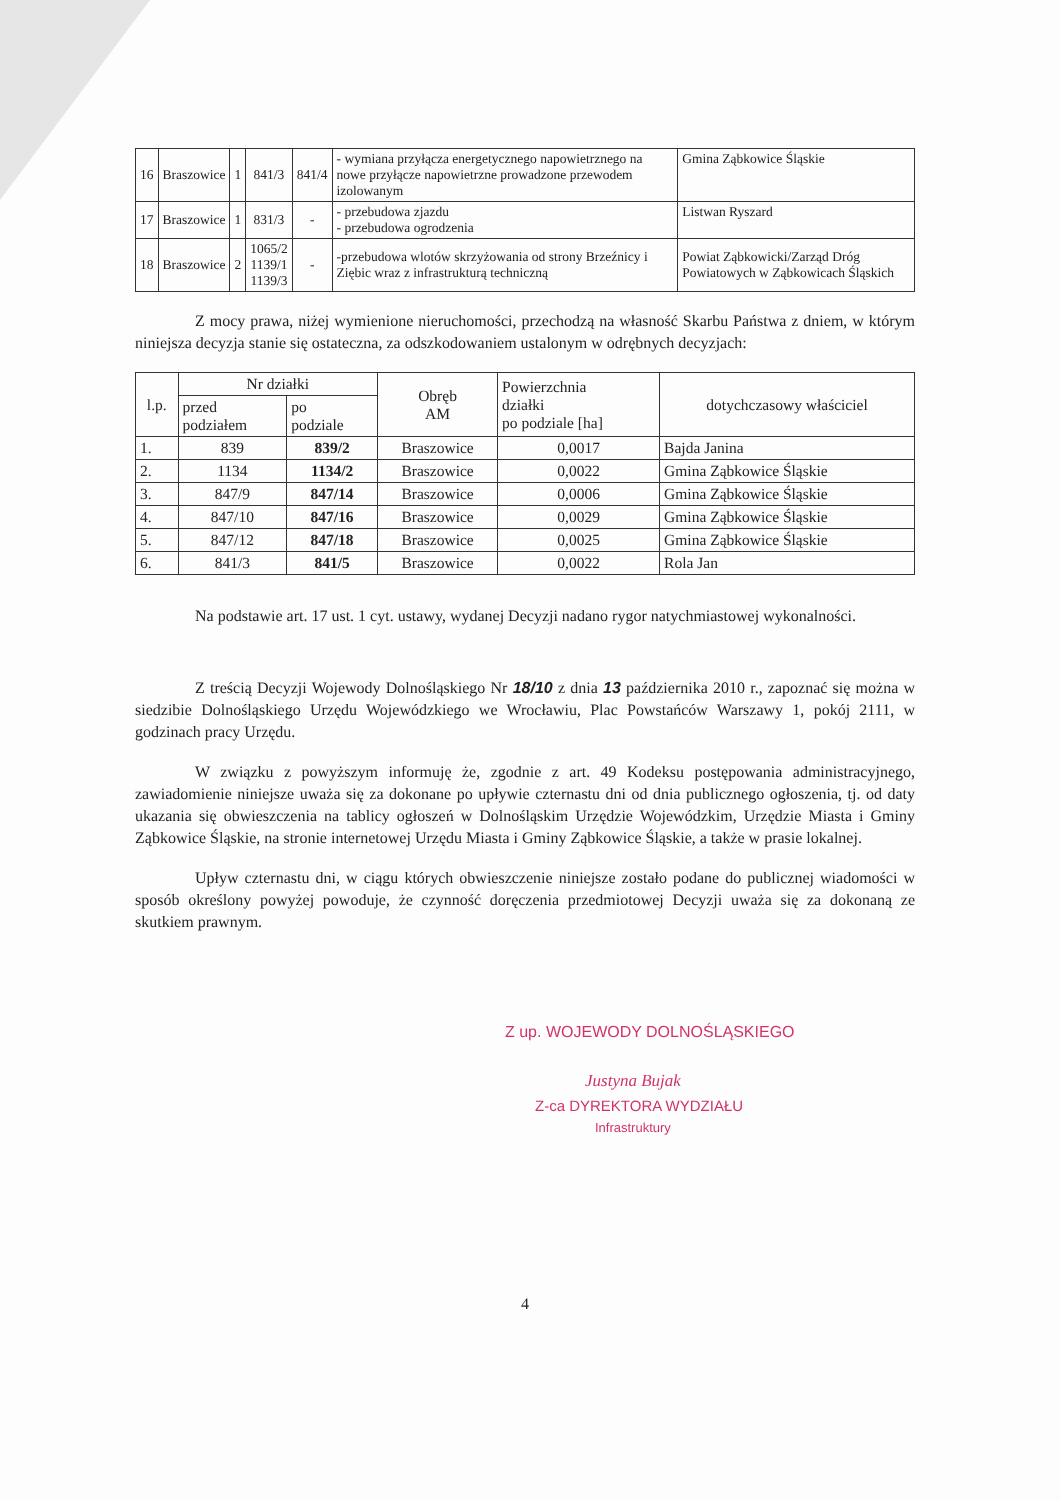| 16 | Braszowice | 1 | 841/3 | 841/4 | - wymiana przyłącza energetycznego napowietrznego na nowe przyłącze napowietrzne prowadzone przewodem izolowanym | Gmina Ząbkowice Śląskie |
| 17 | Braszowice | 1 | 831/3 | - | - przebudowa zjazdu - przebudowa ogrodzenia | Listwan Ryszard |
| 18 | Braszowice | 2 | 1065/2 1139/1 1139/3 | - | -przebudowa wlotów skrzyżowania od strony Brzeźnicy i Ziębic wraz z infrastrukturą techniczną | Powiat Ząbkowicki/Zarząd Dróg Powiatowych w Ząbkowicach Śląskich |
Z mocy prawa, niżej wymienione nieruchomości, przechodzą na własność Skarbu Państwa z dniem, w którym niniejsza decyzja stanie się ostateczna, za odszkodowaniem ustalonym w odrębnych decyzjach:
| l.p. | Nr działki | | Obręb AM | Powierzchnia działki po podziale [ha] | dotychczasowy właściciel |
| --- | --- | --- | --- | --- | --- |
| | przed podziałem | po podziale | | | |
| 1. | 839 | 839/2 | Braszowice | 0,0017 | Bajda Janina |
| 2. | 1134 | 1134/2 | Braszowice | 0,0022 | Gmina Ząbkowice Śląskie |
| 3. | 847/9 | 847/14 | Braszowice | 0,0006 | Gmina Ząbkowice Śląskie |
| 4. | 847/10 | 847/16 | Braszowice | 0,0029 | Gmina Ząbkowice Śląskie |
| 5. | 847/12 | 847/18 | Braszowice | 0,0025 | Gmina Ząbkowice Śląskie |
| 6. | 841/3 | 841/5 | Braszowice | 0,0022 | Rola Jan |
Na podstawie art. 17 ust. 1 cyt. ustawy, wydanej Decyzji nadano rygor natychmiastowej wykonalności.
Z treścią Decyzji Wojewody Dolnośląskiego Nr 18/10 z dnia 13 października 2010 r., zapoznać się można w siedzibie Dolnośląskiego Urzędu Wojewódzkiego we Wrocławiu, Plac Powstańców Warszawy 1, pokój 2111, w godzinach pracy Urzędu.
W związku z powyższym informuję że, zgodnie z art. 49 Kodeksu postępowania administracyjnego, zawiadomienie niniejsze uważa się za dokonane po upływie czternastu dni od dnia publicznego ogłoszenia, tj. od daty ukazania się obwieszczenia na tablicy ogłoszeń w Dolnośląskim Urzędzie Wojewódzkim, Urzędzie Miasta i Gminy Ząbkowice Śląskie, na stronie internetowej Urzędu Miasta i Gminy Ząbkowice Śląskie, a także w prasie lokalnej.
Upływ czternastu dni, w ciągu których obwieszczenie niniejsze zostało podane do publicznej wiadomości w sposób określony powyżej powoduje, że czynność doręczenia przedmiotowej Decyzji uważa się za dokonaną ze skutkiem prawnym.
Z up. WOJEWODY DOLNOŚLĄSKIEGO
Justyna Bujak
Z-ca DYREKTORA WYDZIAŁU
Infrastruktury
4